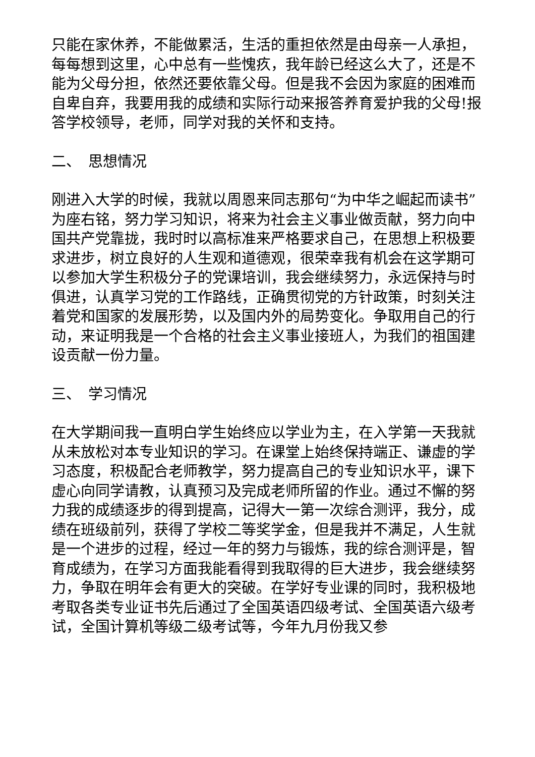只能在家休养，不能做累活，生活的重担依然是由母亲一人承担，每每想到这里，心中总有一些愧疚，我年龄已经这么大了，还是不能为父母分担，依然还要依靠父母。但是我不会因为家庭的困难而自卑自弃，我要用我的成绩和实际行动来报答养育爱护我的父母!报答学校领导，老师，同学对我的关怀和支持。
二、　思想情况
刚进入大学的时候，我就以周恩来同志那句“为中华之崛起而读书”为座右铭，努力学习知识，将来为社会主义事业做贡献，努力向中国共产党靠拢，我时时以高标准来严格要求自己，在思想上积极要求进步，树立良好的人生观和道德观，很荣幸我有机会在这学期可以参加大学生积极分子的党课培训，我会继续努力，永远保持与时俱进，认真学习党的工作路线，正确贯彻党的方针政策，时刻关注着党和国家的发展形势，以及国内外的局势变化。争取用自己的行动，来证明我是一个合格的社会主义事业接班人，为我们的祖国建设贡献一份力量。
三、　学习情况
在大学期间我一直明白学生始终应以学业为主，在入学第一天我就从未放松对本专业知识的学习。在课堂上始终保持端正、谦虚的学习态度，积极配合老师教学，努力提高自己的专业知识水平，课下虚心向同学请教，认真预习及完成老师所留的作业。通过不懈的努力我的成绩逐步的得到提高，记得大一第一次综合测评，我分，成绩在班级前列，获得了学校二等奖学金，但是我并不满足，人生就是一个进步的过程，经过一年的努力与锻炼，我的综合测评是，智育成绩为，在学习方面我能看得到我取得的巨大进步，我会继续努力，争取在明年会有更大的突破。在学好专业课的同时，我积极地考取各类专业证书先后通过了全国英语四级考试、全国英语六级考试，全国计算机等级二级考试等，今年九月份我又参